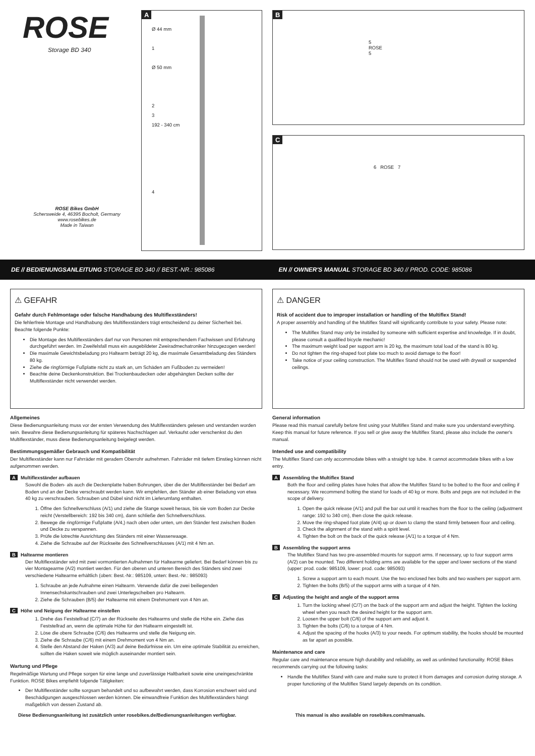ROSE
Storage BD 340
ROSE Bikes GmbH
Schersweide 4, 46395 Bocholt, Germany
www.rosebikes.de
Made in Taiwan
A
Ø 44 mm
1
Ø 50 mm
2
3
192 - 340 cm
4
B
5
ROSE
5
C
6 ROSE 7
DE // BEDIENUNGSANLEITUNG STORAGE BD 340 // BEST.-NR.: 985086
EN // OWNER'S MANUAL STORAGE BD 340 // PROD. CODE: 985086
⚠ GEFAHR
Gefahr durch Fehlmontage oder falsche Handhabung des Multiflexständers!
Die fehlerfreie Montage und Handhabung des Multiflexständers trägt entscheidend zu deiner Sicherheit bei. Beachte folgende Punkte:
Die Montage des Multiflexständers darf nur von Personen mit entsprechendem Fachwissen und Erfahrung durchgeführt werden. Im Zweifelsfall muss ein ausgebildeter Zweiradmechatroniker hinzugezogen werden!
Die maximale Gewichtsbeladung pro Haltearm beträgt 20 kg, die maximale Gesamtbeladung des Ständers 80 kg.
Ziehe die ringförmige Fußplatte nicht zu stark an, um Schäden am Fußboden zu vermeiden!
Beachte deine Deckenkonstruktion. Bei Trockenbaudecken oder abgehängten Decken sollte der Multiflexständer nicht verwendet werden.
Allgemeines
Diese Bedienungsanleitung muss vor der ersten Verwendung des Multiflexständers gelesen und verstanden worden sein. Bewahre diese Bedienungsanleitung für späteres Nachschlagen auf. Verkaufst oder verschenkst du den Multiflexständer, muss diese Bedienungsanleitung beigelegt werden.
Bestimmungsgemäßer Gebrauch und Kompatibilität
Der Multiflexständer kann nur Fahrräder mit geradem Oberrohr aufnehmen. Fahrräder mit tiefem Einstieg können nicht aufgenommen werden.
A Multiflexständer aufbauen
Sowohl die Boden- als auch die Deckenplatte haben Bohrungen, über die der Multiflexständer bei Bedarf am Boden und an der Decke verschraubt werden kann. Wir empfehlen, den Ständer ab einer Beladung von etwa 40 kg zu verschrauben. Schrauben und Dübel sind nicht im Lieferumfang enthalten.
1. Öffne den Schnellverschluss (A/1) und ziehe die Stange soweit heraus, bis sie vom Boden zur Decke reicht (Verstellbereich: 192 bis 340 cm), dann schließe den Schnellverschluss.
2. Bewege die ringförmige Fußplatte (A/4,) nach oben oder unten, um den Ständer fest zwischen Boden und Decke zu verspannen.
3. Prüfe die lotrechte Ausrichtung des Ständers mit einer Wasserwaage.
4. Ziehe die Schraube auf der Rückseite des Schnellverschlusses (A/1) mit 4 Nm an.
B Haltearme montieren
Der Multiflexständer wird mit zwei vormontierten Aufnahmen für Haltearme geliefert. Bei Bedarf können bis zu vier Montagearme (A/2) montiert werden. Für den oberen und unteren Bereich des Ständers sind zwei verschiedene Haltearme erhältlich (oben: Best.-Nr.: 985109, unten: Best.-Nr.: 985093)
1. Schraube an jede Aufnahme einen Haltearm. Verwende dafür die zwei beiliegenden Innensechskantschrauben und zwei Unterlegscheiben pro Haltearm.
2. Ziehe die Schrauben (B/5) der Haltearme mit einem Drehmoment von 4 Nm an.
C Höhe und Neigung der Haltearme einstellen
1. Drehe das Feststellrad (C/7) an der Rückseite des Haltearms und stelle die Höhe ein. Ziehe das Feststellrad an, wenn die optimale Höhe für den Haltearm eingestellt ist.
2. Löse die obere Schraube (C/6) des Haltearms und stelle die Neigung ein.
3. Ziehe die Schraube (C/6) mit einem Drehmoment von 4 Nm an.
4. Stelle den Abstand der Haken (A/3) auf deine Bedürfnisse ein. Um eine optimale Stabilität zu erreichen, sollten die Haken soweit wie möglich auseinander montiert sein.
Wartung und Pflege
Regelmäßige Wartung und Pflege sorgen für eine lange und zuverlässige Haltbarkeit sowie eine uneingeschränkte Funktion. ROSE Bikes empfiehlt folgende Tätigkeiten:
Der Multiflexständer sollte sorgsam behandelt und so aufbewahrt werden, dass Korrosion erschwert wird und Beschädigungen ausgeschlossen werden können. Die einwandfreie Funktion des Multiflexständers hängt maßgeblich von dessen Zustand ab.
⚠ DANGER
Risk of accident due to improper installation or handling of the Multiflex Stand!
A proper assembly and handling of the Multiflex Stand will significantly contribute to your safety. Please note:
The Multiflex Stand may only be installed by someone with sufficient expertise and knowledge. If in doubt, please consult a qualified bicycle mechanic!
The maximum weight load per support arm is 20 kg, the maximum total load of the stand is 80 kg.
Do not tighten the ring-shaped foot plate too much to avoid damage to the floor!
Take notice of your ceiling construction. The Multiflex Stand should not be used with drywall or suspended ceilings.
General information
Please read this manual carefully before first using your Multiflex Stand and make sure you understand everything. Keep this manual for future reference. If you sell or give away the Multiflex Stand, please also include the owner's manual.
Intended use and compatibility
The Multiflex Stand can only accommodate bikes with a straight top tube. It cannot accommodate bikes with a low entry.
A Assembling the Multiflex Stand
Both the floor and ceiling plates have holes that allow the Multiflex Stand to be bolted to the floor and ceiling if necessary. We recommend bolting the stand for loads of 40 kg or more. Bolts and pegs are not included in the scope of delivery.
1. Open the quick release (A/1) and pull the bar out until it reaches from the floor to the ceiling (adjustment range: 192 to 340 cm), then close the quick release.
2. Move the ring-shaped foot plate (A/4) up or down to clamp the stand firmly between floor and ceiling.
3. Check the alignment of the stand with a spirit level.
4. Tighten the bolt on the back of the quick release (A/1) to a torque of 4 Nm.
B Assembling the support arms
The Multiflex Stand has two pre-assembled mounts for support arms. If necessary, up to four support arms (A/2) can be mounted. Two different holding arms are available for the upper and lower sections of the stand (upper: prod. code: 985109, lower: prod. code: 985093)
1. Screw a support arm to each mount. Use the two enclosed hex bolts and two washers per support arm.
2. Tighten the bolts (B/5) of the support arms with a torque of 4 Nm.
C Adjusting the height and angle of the support arms
1. Turn the locking wheel (C/7) on the back of the support arm and adjust the height. Tighten the locking wheel when you reach the desired height for the support arm.
2. Loosen the upper bolt (C/6) of the support arm and adjust it.
3. Tighten the bolts (C/6) to a torque of 4 Nm.
4. Adjust the spacing of the hooks (A/3) to your needs. For optimum stability, the hooks should be mounted as far apart as possible.
Maintenance and care
Regular care and maintenance ensure high durability and reliability, as well as unlimited functionality. ROSE Bikes recommends carrying out the following tasks:
Handle the Multiflex Stand with care and make sure to protect it from damages and corrosion during storage. A proper functioning of the Multiflex Stand largely depends on its condition.
Diese Bedienungsanleitung ist zusätzlich unter rosebikes.de/Bedienungsanleitungen verfügbar.
This manual is also available on rosebikes.com/manuals.